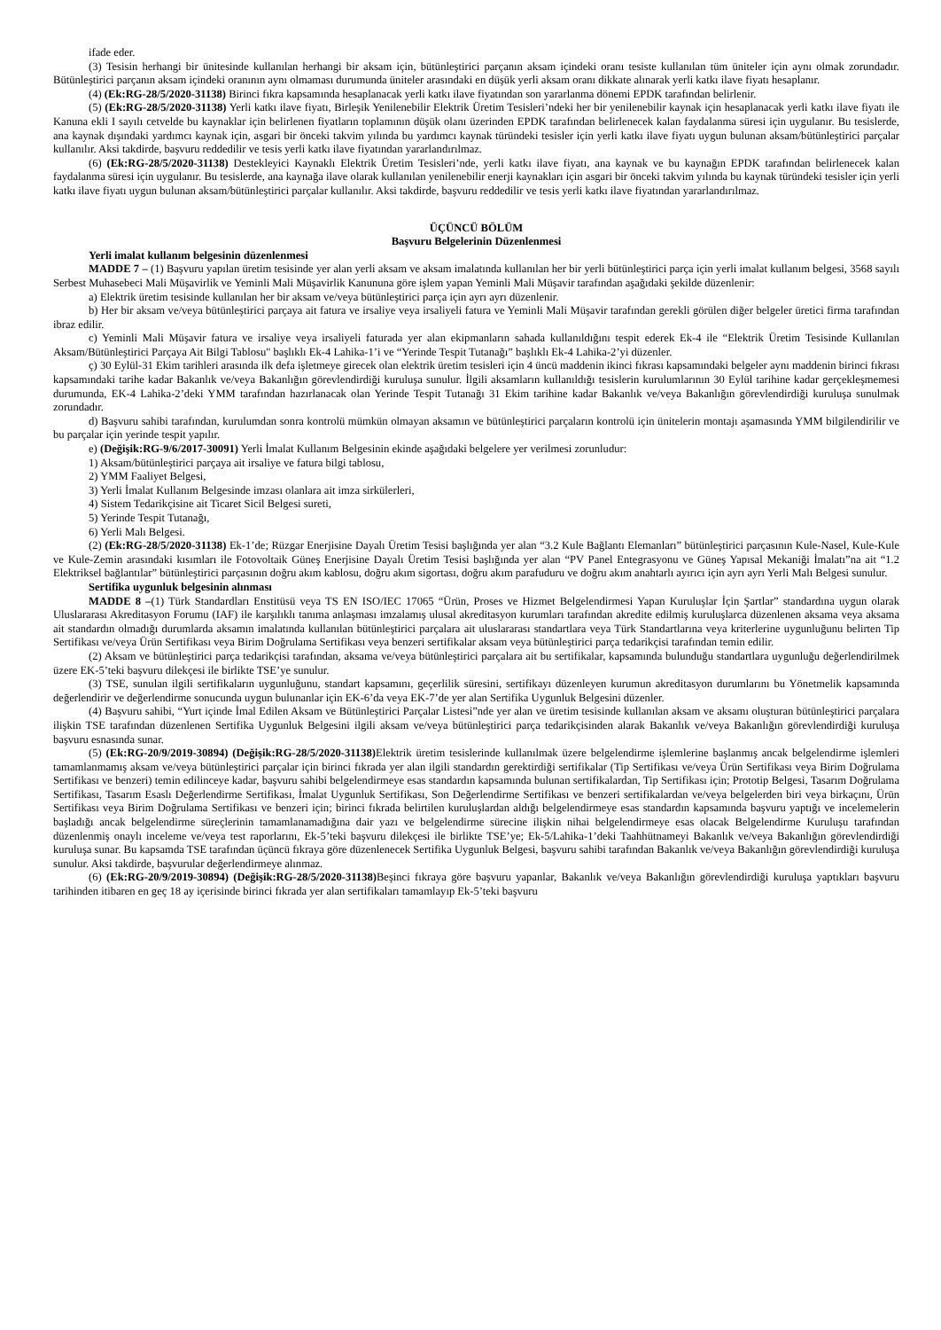ifade eder.
(3) Tesisin herhangi bir ünitesinde kullanılan herhangi bir aksam için, bütünleştirici parçanın aksam içindeki oranı tesiste kullanılan tüm üniteler için aynı olmak zorundadır. Bütünleştirici parçanın aksam içindeki oranının aynı olmaması durumunda üniteler arasındaki en düşük yerli aksam oranı dikkate alınarak yerli katkı ilave fiyatı hesaplanır.
(4) (Ek:RG-28/5/2020-31138) Birinci fıkra kapsamında hesaplanacak yerli katkı ilave fiyatından son yararlanma dönemi EPDK tarafından belirlenir.
(5) (Ek:RG-28/5/2020-31138) Yerli katkı ilave fiyatı, Birleşik Yenilenebilir Elektrik Üretim Tesisleri’ndeki her bir yenilenebilir kaynak için hesaplanacak yerli katkı ilave fiyatı ile Kanuna ekli I sayılı cetvelde bu kaynaklar için belirlenen fiyatların toplamının düşük olanı üzerinden EPDK tarafından belirlenecek kalan faydalanma süresi için uygulanır. Bu tesislerde, ana kaynak dışındaki yardımcı kaynak için, asgari bir önceki takvim yılında bu yardımcı kaynak türündeki tesisler için yerli katkı ilave fiyatı uygun bulunan aksam/bütünleştirici parçalar kullanılır. Aksi takdirde, başvuru reddedilir ve tesis yerli katkı ilave fiyatından yararlandırılmaz.
(6) (Ek:RG-28/5/2020-31138) Destekleyici Kaynaklı Elektrik Üretim Tesisleri’nde, yerli katkı ilave fiyatı, ana kaynak ve bu kaynağın EPDK tarafından belirlenecek kalan faydalanma süresi için uygulanır. Bu tesislerde, ana kaynağa ilave olarak kullanılan yenilenebilir enerji kaynakları için asgari bir önceki takvim yılında bu kaynak türündeki tesisler için yerli katkı ilave fiyatı uygun bulunan aksam/bütünleştirici parçalar kullanılır. Aksi takdirde, başvuru reddedilir ve tesis yerli katkı ilave fiyatından yararlandırılmaz.
ÜÇÜNCÜ BÖLÜM
Başvuru Belgelerinin Düzenlenmesi
Yerli imalat kullanım belgesinin düzenlenmesi
MADDE 7 – (1) Başvuru yapılan üretim tesisinde yer alan yerli aksam ve aksam imalatında kullanılan her bir yerli bütünleştirici parça için yerli imalat kullanım belgesi, 3568 sayılı Serbest Muhasebeci Mali Müşavirlik ve Yeminli Mali Müşavirlik Kanununa göre işlem yapan Yeminli Mali Müşavir tarafından aşağıdaki şekilde düzenlenir:
a) Elektrik üretim tesisinde kullanılan her bir aksam ve/veya bütünleştirici parça için ayrı ayrı düzenlenir.
b) Her bir aksam ve/veya bütünleştirici parçaya ait fatura ve irsaliye veya irsaliyeli fatura ve Yeminli Mali Müşavir tarafından gerekli görülen diğer belgeler üretici firma tarafından ibraz edilir.
c) Yeminli Mali Müşavir fatura ve irsaliye veya irsaliyeli faturada yer alan ekipmanların sahada kullanıldığını tespit ederek Ek-4 ile “Elektrik Üretim Tesisinde Kullanılan Aksam/Bütünleştirici Parçaya Ait Bilgi Tablosu" başlıklı Ek-4 Lahika-1’i ve “Yerinde Tespit Tutanağı” başlıklı Ek-4 Lahika-2’yi düzenler.
ç) 30 Eylül-31 Ekim tarihleri arasında ilk defa işletmeye girecek olan elektrik üretim tesisleri için 4 üncü maddenin ikinci fıkrası kapsamındaki belgeler aynı maddenin birinci fıkrası kapsamındaki tarihe kadar Bakanlık ve/veya Bakanlığın görevlendirdiği kuruluşa sunulur. İlgili aksamların kullanıldığı tesislerin kurulumlarının 30 Eylül tarihine kadar gerçekleşmemesi durumunda, EK-4 Lahika-2’deki YMM tarafından hazırlanacak olan Yerinde Tespit Tutanağı 31 Ekim tarihine kadar Bakanlık ve/veya Bakanlığın görevlendirdiği kuruluşa sunulmak zorundadır.
d) Başvuru sahibi tarafından, kurulumdan sonra kontrolü mümkün olmayan aksamın ve bütünleştirici parçaların kontrolü için ünitelerin montajı aşamasında YMM bilgilendirilir ve bu parçalar için yerinde tespit yapılır.
e) (Değişik:RG-9/6/2017-30091) Yerli İmalat Kullanım Belgesinin ekinde aşağıdaki belgelere yer verilmesi zorunludur:
1) Aksam/bütünleştirici parçaya ait irsaliye ve fatura bilgi tablosu,
2) YMM Faaliyet Belgesi,
3) Yerli İmalat Kullanım Belgesinde imzası olanlara ait imza sirkülerleri,
4) Sistem Tedarikçisine ait Ticaret Sicil Belgesi sureti,
5) Yerinde Tespit Tutanağı,
6) Yerli Malı Belgesi.
(2) (Ek:RG-28/5/2020-31138) Ek-1’de; Rüzgar Enerjisine Dayalı Üretim Tesisi başlığında yer alan “3.2 Kule Bağlantı Elemanları” bütünleştirici parçasının Kule-Nasel, Kule-Kule ve Kule-Zemin arasındaki kısımları ile Fotovoltaik Güneş Enerjisine Dayalı Üretim Tesisi başlığında yer alan “PV Panel Entegrasyonu ve Güneş Yapısal Mekaniği İmalatı”na ait “1.2 Elektriksel bağlantılar” bütünleştirici parçasının doğru akım kablosu, doğru akım sigortası, doğru akım parafuduru ve doğru akım anahtarlı ayırıcı için ayrı ayrı Yerli Malı Belgesi sunulur.
Sertifika uygunluk belgesinin alınması
MADDE 8 –(1) Türk Standardları Enstitüsü veya TS EN ISO/IEC 17065 “Ürün, Proses ve Hizmet Belgelendirmesi Yapan Kuruluşlar İçin Şartlar” standardına uygun olarak Uluslararası Akreditasyon Forumu (IAF) ile karşılıklı tanıma anlaşması imzalamış ulusal akreditasyon kurumları tarafından akredite edilmiş kuruluşlarca düzenlenen aksama veya aksama ait standardın olmadığı durumlarda aksamın imalatında kullanılan bütünleştirici parçalara ait uluslararası standartlara veya Türk Standartlarına veya kriterlerine uygunluğunu belirten Tip Sertifikası ve/veya Ürün Sertifikası veya Birim Doğrulama Sertifikası veya benzeri sertifikalar aksam veya bütünleştirici parça tedarikçisi tarafından temin edilir.
(2) Aksam ve bütünleştirici parça tedarikçisi tarafından, aksama ve/veya bütünleştirici parçalara ait bu sertifikalar, kapsamında bulunduğu standartlara uygunluğu değerlendirilmek üzere EK-5’teki başvuru dilekçesi ile birlikte TSE’ye sunulur.
(3) TSE, sunulan ilgili sertifikaların uygunluğunu, standart kapsamını, geçerlilik süresini, sertifikayı düzenleyen kurumun akreditasyon durumlarını bu Yönetmelik kapsamında değerlendirir ve değerlendirme sonucunda uygun bulunanlar için EK-6’da veya EK-7’de yer alan Sertifika Uygunluk Belgesini düzenler.
(4) Başvuru sahibi, “Yurt içinde İmal Edilen Aksam ve Bütünleştirici Parçalar Listesi”nde yer alan ve üretim tesisinde kullanılan aksam ve aksamı oluşturan bütünleştirici parçalara ilişkin TSE tarafından düzenlenen Sertifika Uygunluk Belgesini ilgili aksam ve/veya bütünleştirici parça tedarikçisinden alarak Bakanlık ve/veya Bakanlığın görevlendirdiği kuruluşa başvuru esnasında sunar.
(5) (Ek:RG-20/9/2019-30894) (Değişik:RG-28/5/2020-31138) Elektrik üretim tesislerinde kullanılmak üzere belgelendirme işlemlerine başlanmış ancak belgelendirme işlemleri tamamlanmamış aksam ve/veya bütünleştirici parçalar için birinci fıkrada yer alan ilgili standardın gerektirdiği sertifikalar (Tip Sertifikası ve/veya Ürün Sertifikası veya Birim Doğrulama Sertifikası ve benzeri) temin edilinceye kadar, başvuru sahibi belgelendirmeye esas standardın kapsamında bulunan sertifikalardan, Tip Sertifikası için; Prototip Belgesi, Tasarım Doğrulama Sertifikası, Tasarım Esaslı Değerlendirme Sertifikası, İmalat Uygunluk Sertifikası, Son Değerlendirme Sertifikası ve benzeri sertifikalardan ve/veya belgelerden biri veya birkaçını, Ürün Sertifikası veya Birim Doğrulama Sertifikası ve benzeri için; birinci fıkrada belirtilen kuruluşlardan aldığı belgelendirmeye esas standardın kapsamında başvuru yaptığı ve incelemelerin başladığı ancak belgelendirme süreçlerinin tamamlanamadığına dair yazı ve belgelendirme sürecine ilişkin nihai belgelendirmeye esas olacak Belgelendirme Kuruluşu tarafından düzenlenmiş onaylı inceleme ve/veya test raporlarını, Ek-5’teki başvuru dilekçesi ile birlikte TSE’ye; Ek-5/Lahika-1’deki Taahhütnameyi Bakanlık ve/veya Bakanlığın görevlendirdiği kuruluşa sunar. Bu kapsamda TSE tarafından üçüncü fıkraya göre düzenlenecek Sertifika Uygunluk Belgesi, başvuru sahibi tarafından Bakanlık ve/veya Bakanlığın görevlendirdiği kuruluşa sunulur. Aksi takdirde, başvurular değerlendirmeye alınmaz.
(6) (Ek:RG-20/9/2019-30894) (Değişik:RG-28/5/2020-31138) Beşinci fıkraya göre başvuru yapanlar, Bakanlık ve/veya Bakanlığın görevlendirdiği kuruluşa yaptıkları başvuru tarihinden itibaren en geç 18 ay içerisinde birinci fıkrada yer alan sertifikaları tamamlayıp Ek-5’teki başvuru